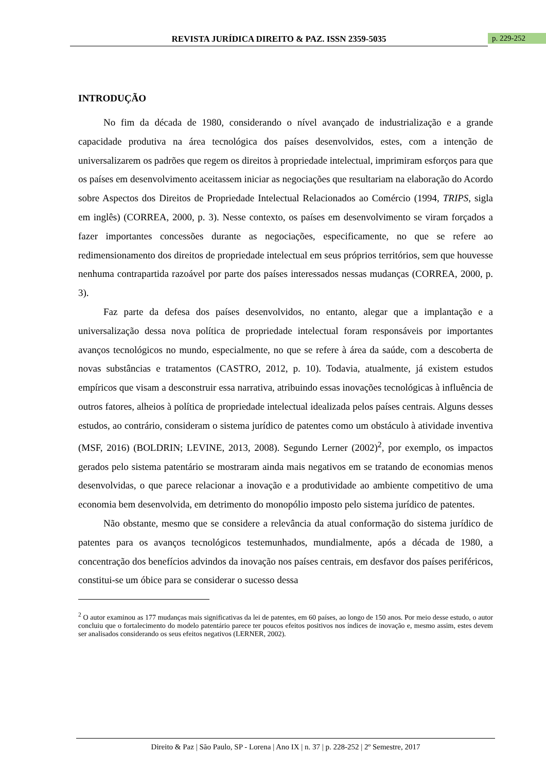REVISTA JURÍDICA DIREITO & PAZ. ISSN 2359-5035 p. 229-252
INTRODUÇÃO
No fim da década de 1980, considerando o nível avançado de industrialização e a grande capacidade produtiva na área tecnológica dos países desenvolvidos, estes, com a intenção de universalizarem os padrões que regem os direitos à propriedade intelectual, imprimiram esforços para que os países em desenvolvimento aceitassem iniciar as negociações que resultariam na elaboração do Acordo sobre Aspectos dos Direitos de Propriedade Intelectual Relacionados ao Comércio (1994, TRIPS, sigla em inglês) (CORREA, 2000, p. 3). Nesse contexto, os países em desenvolvimento se viram forçados a fazer importantes concessões durante as negociações, especificamente, no que se refere ao redimensionamento dos direitos de propriedade intelectual em seus próprios territórios, sem que houvesse nenhuma contrapartida razoável por parte dos países interessados nessas mudanças (CORREA, 2000, p. 3).
Faz parte da defesa dos países desenvolvidos, no entanto, alegar que a implantação e a universalização dessa nova política de propriedade intelectual foram responsáveis por importantes avanços tecnológicos no mundo, especialmente, no que se refere à área da saúde, com a descoberta de novas substâncias e tratamentos (CASTRO, 2012, p. 10). Todavia, atualmente, já existem estudos empíricos que visam a desconstruir essa narrativa, atribuindo essas inovações tecnológicas à influência de outros fatores, alheios à política de propriedade intelectual idealizada pelos países centrais. Alguns desses estudos, ao contrário, consideram o sistema jurídico de patentes como um obstáculo à atividade inventiva (MSF, 2016) (BOLDRIN; LEVINE, 2013, 2008). Segundo Lerner (2002)<sup>2</sup>, por exemplo, os impactos gerados pelo sistema patentário se mostraram ainda mais negativos em se tratando de economias menos desenvolvidas, o que parece relacionar a inovação e a produtividade ao ambiente competitivo de uma economia bem desenvolvida, em detrimento do monopólio imposto pelo sistema jurídico de patentes.
Não obstante, mesmo que se considere a relevância da atual conformação do sistema jurídico de patentes para os avanços tecnológicos testemunhados, mundialmente, após a década de 1980, a concentração dos benefícios advindos da inovação nos países centrais, em desfavor dos países periféricos, constitui-se um óbice para se considerar o sucesso dessa
<sup>2</sup> O autor examinou as 177 mudanças mais significativas da lei de patentes, em 60 países, ao longo de 150 anos. Por meio desse estudo, o autor concluiu que o fortalecimento do modelo patentário parece ter poucos efeitos positivos nos índices de inovação e, mesmo assim, estes devem ser analisados considerando os seus efeitos negativos (LERNER, 2002).
Direito & Paz | São Paulo, SP - Lorena | Ano IX | n. 37 | p. 228-252 | 2º Semestre, 2017